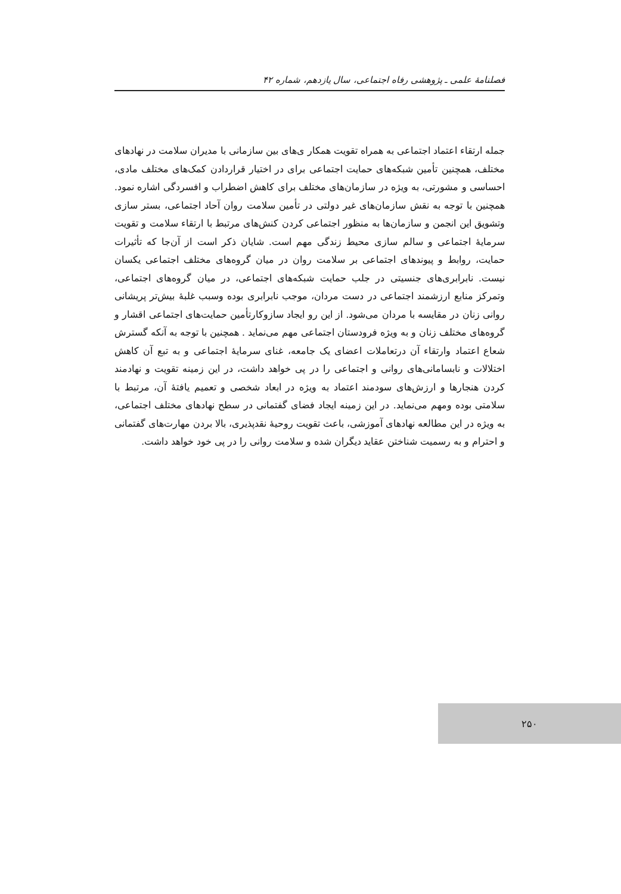فصلنامهٔ علمی ـ پژوهشی رفاه اجتماعی، سال یازدهم، شماره ۴۲
جمله ارتقاء اعتماد اجتماعی به همراه تقویت همکار ی‌های بین سازمانی با مدیران سلامت در نهادهای مختلف، همچنین تأمین شبکه‌های حمایت اجتماعی برای در اختیار قراردادن کمک‌های مختلف مادی، احساسی و مشورتی، به ویژه در سازمان‌های مختلف برای کاهش اضطراب و افسردگی اشاره نمود. همچنین با توجه به نقش سازمان‌های غیر دولتی در تأمین سلامت روان آحاد اجتماعی، بستر سازی وتشویق این انجمن و سازمان‌ها به منظور اجتماعی کردن کنش‌های مرتبط با ارتقاء سلامت و تقویت سرمایهٔ اجتماعی و سالم سازی محیط زندگی مهم است. شایان ذکر است از آن‌جا که تأثیرات حمایت، روابط و پیوندهای اجتماعی بر سلامت روان در میان گروه‌های مختلف اجتماعی یکسان نیست. نابرابری‌های جنسیتی در جلب حمایت شبکه‌های اجتماعی، در میان گروه‌های اجتماعی، وتمرکز منابع ارزشمند اجتماعی در دست مردان، موجب نابرابری بوده وسبب غلبهٔ بیش‌تر پریشانی روانی زنان در مقایسه با مردان می‌شود. از این رو ایجاد سازوکارتأمین حمایت‌های اجتماعی اقشار و گروه‌های مختلف زنان و به ویژه فرودستان اجتماعی مهم می‌نماید . همچنین با توجه به آنکه گسترش شعاع اعتماد وارتقاء آن درتعاملات اعضای یک جامعه، غنای سرمایهٔ اجتماعی و به تبع آن کاهش اختلالات و نابسامانی‌های روانی و اجتماعی را در پی خواهد داشت، در این زمینه تقویت و نهادمند کردن هنجارها و ارزش‌های سودمند اعتماد به ویژه در ابعاد شخصی و تعمیم یافتهٔ آن، مرتبط با سلامتی بوده ومهم می‌نماید. در این زمینه ایجاد فضای گفتمانی در سطح نهادهای مختلف اجتماعی، به ویژه در این مطالعه نهادهای آموزشی، باعث تقویت روحیهٔ نقدپذیری، بالا بردن مهارت‌های گفتمانی و احترام و به رسمیت شناختن عقاید دیگران شده و سلامت روانی را در پی خود خواهد داشت.
۲۵۰